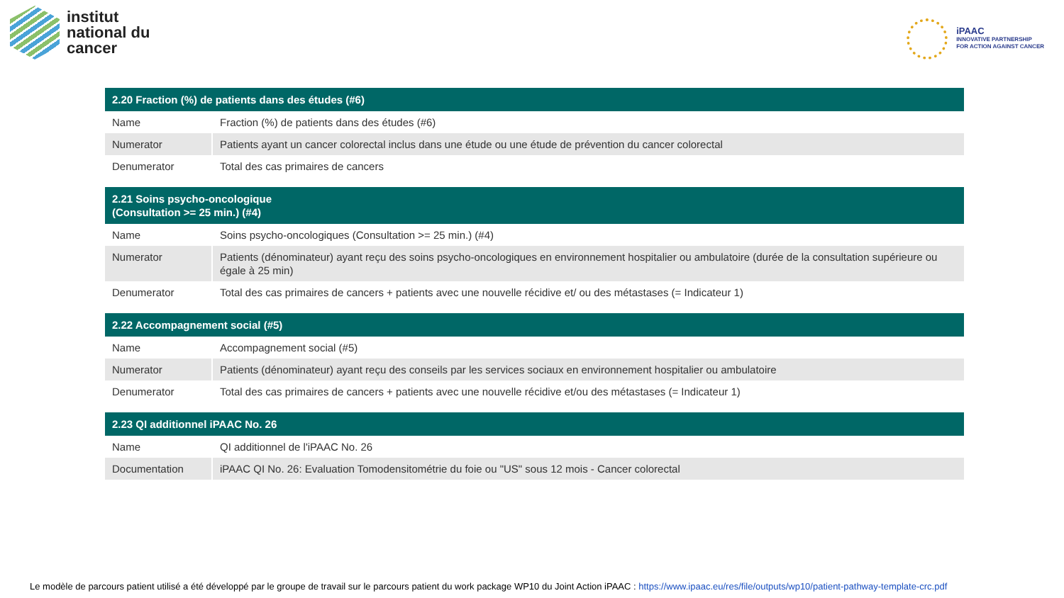institut
national du
cancer
iPAAC
INNOVATIVE PARTNERSHIP
FOR ACTION AGAINST CANCER
| 2.20 Fraction (%) de patients dans des études (#6) | |
| --- | --- |
| Name | Fraction (%) de patients dans des études (#6) |
| Numerator | Patients ayant un cancer colorectal inclus dans une étude ou une étude de prévention du cancer colorectal |
| Denumerator | Total des cas primaires de cancers |
| 2.21 Soins psycho-oncologique (Consultation >= 25 min.) (#4) | |
| Name | Soins psycho-oncologiques (Consultation >= 25 min.) (#4) |
| Numerator | Patients (dénominateur) ayant reçu des soins psycho-oncologiques en environnement hospitalier ou ambulatoire (durée de la consultation supérieure ou égale à 25 min) |
| Denumerator | Total des cas primaires de cancers + patients avec une nouvelle récidive et/ ou des métastases (= Indicateur 1) |
| 2.22 Accompagnement social (#5) | |
| Name | Accompagnement social (#5) |
| Numerator | Patients (dénominateur) ayant reçu des conseils par les services sociaux en environnement hospitalier ou ambulatoire |
| Denumerator | Total des cas primaires de cancers + patients avec une nouvelle récidive et/ou des métastases (= Indicateur 1) |
| 2.23 QI additionnel iPAAC No. 26 | |
| Name | QI additionnel de l'iPAAC No. 26 |
| Documentation | iPAAC QI No. 26: Evaluation Tomodensitométrie du foie ou "US" sous 12 mois - Cancer colorectal |
Le modèle de parcours patient utilisé a été développé par le groupe de travail sur le parcours patient du work package WP10 du Joint Action iPAAC : https://www.ipaac.eu/res/file/outputs/wp10/patient-pathway-template-crc.pdf